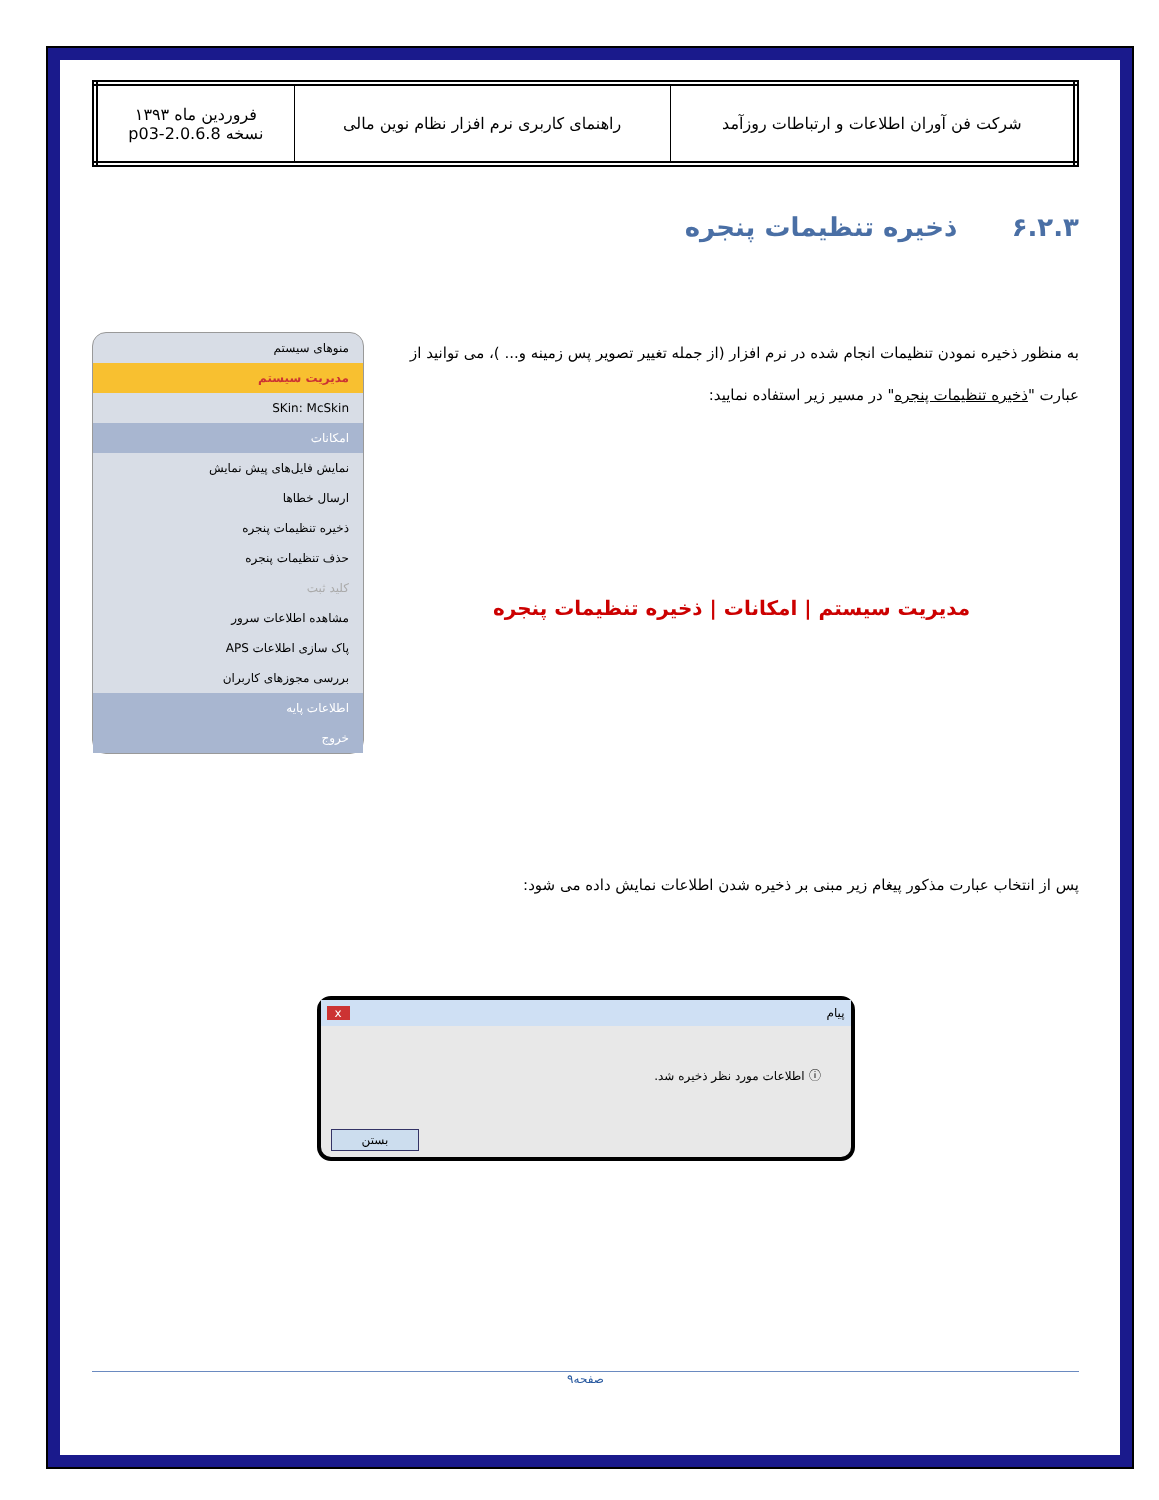| شرکت فن آوران اطلاعات و ارتباطات روزآمد | راهنمای کاربری نرم افزار نظام نوین مالی | فروردین ماه ۱۳۹۳ نسخه 2.0.6.8-p03 |
۶.۲.۳ ذخیره تنظیمات پنجره
به منظور ذخیره نمودن تنظیمات انجام شده در نرم افزار (از جمله تغییر تصویر پس زمینه و... )، می توانید از عبارت "ذخیره تنظیمات پنجره" در مسیر زیر استفاده نمایید:
مدیریت سیستم | امکانات | ذخیره تنظیمات پنجره
منوهای سیستم
مدیریت سیستم
SKin: McSkin
امکانات
نمایش فایل‌های پیش نمایش
ارسال خطاها
ذخیره تنظیمات پنجره
حذف تنظیمات پنجره
کلید ثبت
مشاهده اطلاعات سرور
پاک سازی اطلاعات APS
بررسی مجوزهای کاربران
اطلاعات پایه
خروج
پس از انتخاب عبارت مذکور پیغام زیر مبنی بر ذخیره شدن اطلاعات نمایش داده می شود:
پیام x
ⓘ اطلاعات مورد نظر ذخیره شد.
بستن
صفحه۹